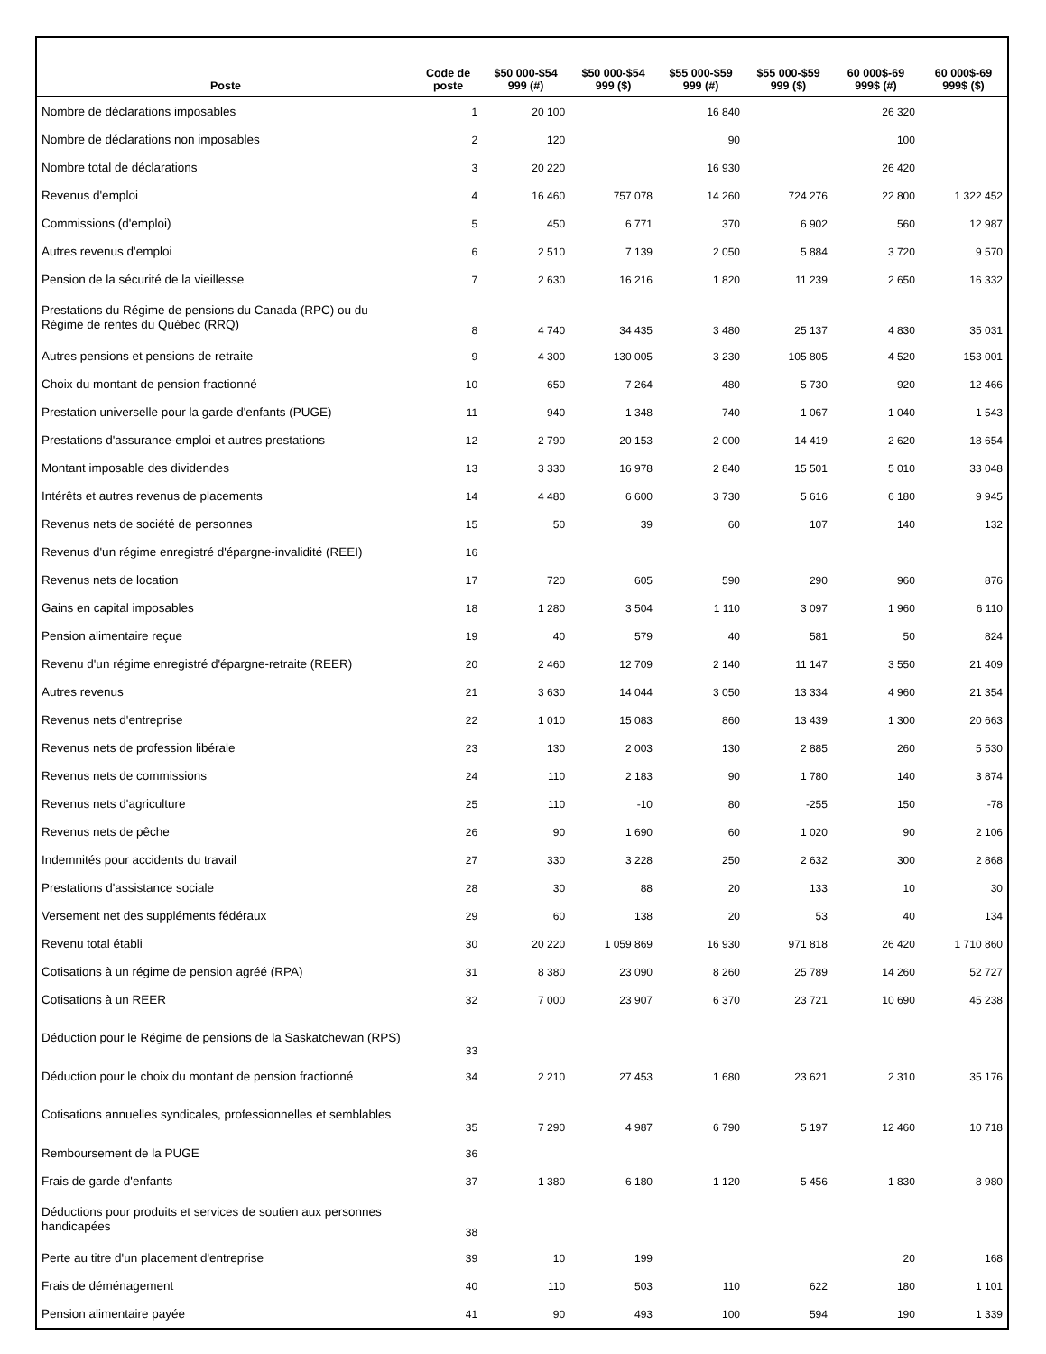| Poste | Code de poste | $50 000-$54 999 (#) | $50 000-$54 999 ($) | $55 000-$59 999 (#) | $55 000-$59 999 ($) | 60 000$-69 999$ (#) | 60 000$-69 999$ ($) |
| --- | --- | --- | --- | --- | --- | --- | --- |
| Nombre de déclarations imposables | 1 | 20 100 | | 16 840 | | 26 320 | |
| Nombre de déclarations non imposables | 2 | 120 | | 90 | | 100 | |
| Nombre total de déclarations | 3 | 20 220 | | 16 930 | | 26 420 | |
| Revenus d'emploi | 4 | 16 460 | 757 078 | 14 260 | 724 276 | 22 800 | 1 322 452 |
| Commissions (d'emploi) | 5 | 450 | 6 771 | 370 | 6 902 | 560 | 12 987 |
| Autres revenus d'emploi | 6 | 2 510 | 7 139 | 2 050 | 5 884 | 3 720 | 9 570 |
| Pension de la sécurité de la vieillesse | 7 | 2 630 | 16 216 | 1 820 | 11 239 | 2 650 | 16 332 |
| Prestations du Régime de pensions du Canada (RPC) ou du Régime de rentes du Québec (RRQ) | 8 | 4 740 | 34 435 | 3 480 | 25 137 | 4 830 | 35 031 |
| Autres pensions et pensions de retraite | 9 | 4 300 | 130 005 | 3 230 | 105 805 | 4 520 | 153 001 |
| Choix du montant de pension fractionné | 10 | 650 | 7 264 | 480 | 5 730 | 920 | 12 466 |
| Prestation universelle pour la garde d'enfants (PUGE) | 11 | 940 | 1 348 | 740 | 1 067 | 1 040 | 1 543 |
| Prestations d'assurance-emploi et autres prestations | 12 | 2 790 | 20 153 | 2 000 | 14 419 | 2 620 | 18 654 |
| Montant imposable des dividendes | 13 | 3 330 | 16 978 | 2 840 | 15 501 | 5 010 | 33 048 |
| Intérêts et autres revenus de placements | 14 | 4 480 | 6 600 | 3 730 | 5 616 | 6 180 | 9 945 |
| Revenus nets de société de personnes | 15 | 50 | 39 | 60 | 107 | 140 | 132 |
| Revenus d'un régime enregistré d'épargne-invalidité (REEI) | 16 | | | | | | |
| Revenus nets de location | 17 | 720 | 605 | 590 | 290 | 960 | 876 |
| Gains en capital imposables | 18 | 1 280 | 3 504 | 1 110 | 3 097 | 1 960 | 6 110 |
| Pension alimentaire reçue | 19 | 40 | 579 | 40 | 581 | 50 | 824 |
| Revenu d'un régime enregistré d'épargne-retraite (REER) | 20 | 2 460 | 12 709 | 2 140 | 11 147 | 3 550 | 21 409 |
| Autres revenus | 21 | 3 630 | 14 044 | 3 050 | 13 334 | 4 960 | 21 354 |
| Revenus nets d'entreprise | 22 | 1 010 | 15 083 | 860 | 13 439 | 1 300 | 20 663 |
| Revenus nets de profession libérale | 23 | 130 | 2 003 | 130 | 2 885 | 260 | 5 530 |
| Revenus nets de commissions | 24 | 110 | 2 183 | 90 | 1 780 | 140 | 3 874 |
| Revenus nets d'agriculture | 25 | 110 | -10 | 80 | -255 | 150 | -78 |
| Revenus nets de pêche | 26 | 90 | 1 690 | 60 | 1 020 | 90 | 2 106 |
| Indemnités pour accidents du travail | 27 | 330 | 3 228 | 250 | 2 632 | 300 | 2 868 |
| Prestations d'assistance sociale | 28 | 30 | 88 | 20 | 133 | 10 | 30 |
| Versement net des suppléments fédéraux | 29 | 60 | 138 | 20 | 53 | 40 | 134 |
| Revenu total établi | 30 | 20 220 | 1 059 869 | 16 930 | 971 818 | 26 420 | 1 710 860 |
| Cotisations à un régime de pension agréé (RPA) | 31 | 8 380 | 23 090 | 8 260 | 25 789 | 14 260 | 52 727 |
| Cotisations à un REER | 32 | 7 000 | 23 907 | 6 370 | 23 721 | 10 690 | 45 238 |
| Déduction pour le Régime de pensions de la Saskatchewan (RPS) | 33 | | | | | | |
| Déduction pour le choix du montant de pension fractionné | 34 | 2 210 | 27 453 | 1 680 | 23 621 | 2 310 | 35 176 |
| Cotisations annuelles syndicales, professionnelles et semblables | 35 | 7 290 | 4 987 | 6 790 | 5 197 | 12 460 | 10 718 |
| Remboursement de la PUGE | 36 | | | | | | |
| Frais de garde d'enfants | 37 | 1 380 | 6 180 | 1 120 | 5 456 | 1 830 | 8 980 |
| Déductions pour produits et services de soutien aux personnes handicapées | 38 | | | | | | |
| Perte au titre d'un placement d'entreprise | 39 | 10 | 199 | | | 20 | 168 |
| Frais de déménagement | 40 | 110 | 503 | 110 | 622 | 180 | 1 101 |
| Pension alimentaire payée | 41 | 90 | 493 | 100 | 594 | 190 | 1 339 |